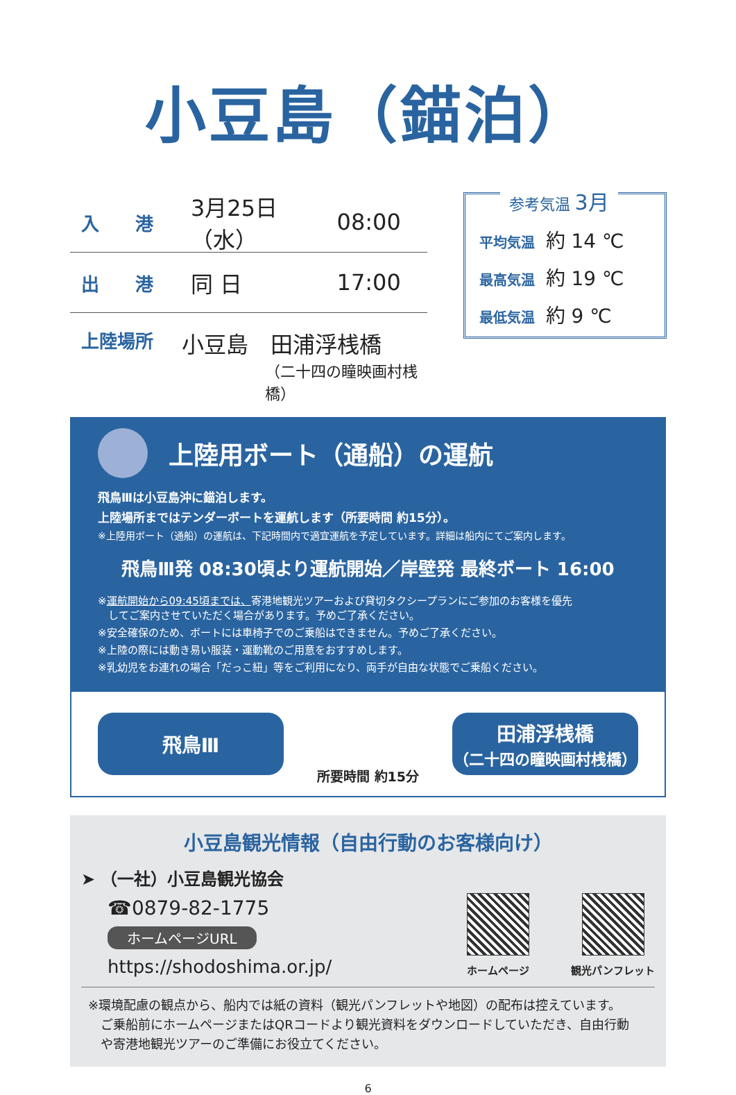小豆島（錨泊）
入　　港 3月25日（水） 08:00
出　　港 同 日 17:00
上陸場所
小豆島　田浦浮桟橋
（二十四の瞳映画村桟橋）
参考気温 3月
平均気温 約 14 ℃
最高気温 約 19 ℃
最低気温 約 9 ℃
上陸用ボート（通船）の運航
飛鳥Ⅲは小豆島沖に錨泊します。
上陸場所まではテンダーボートを運航します（所要時間 約15分）。
※上陸用ボート（通船）の運航は、下記時間内で適宜運航を予定しています。詳細は船内にてご案内します。
飛鳥Ⅲ発 08:30頃より運航開始／岸壁発 最終ボート 16:00
※運航開始から09:45頃までは、寄港地観光ツアーおよび貸切タクシープランにご参加のお客様を優先
　してご案内させていただく場合があります。予めご了承ください。
※安全確保のため、ボートには車椅子でのご乗船はできません。予めご了承ください。
※上陸の際には動き易い服装・運動靴のご用意をおすすめします。
※乳幼児をお連れの場合「だっこ紐」等をご利用になり、両手が自由な状態でご乗船ください。
飛鳥Ⅲ
所要時間 約15分
田浦浮桟橋
（二十四の瞳映画村桟橋）
小豆島観光情報（自由行動のお客様向け）
➤ （一社）小豆島観光協会
☎0879-82-1775
ホームページURL
https://shodoshima.or.jp/
ホームページ
観光パンフレット
※環境配慮の観点から、船内では紙の資料（観光パンフレットや地図）の配布は控えています。
　ご乗船前にホームページまたはQRコードより観光資料をダウンロードしていただき、自由行動
　や寄港地観光ツアーのご準備にお役立てください。
6